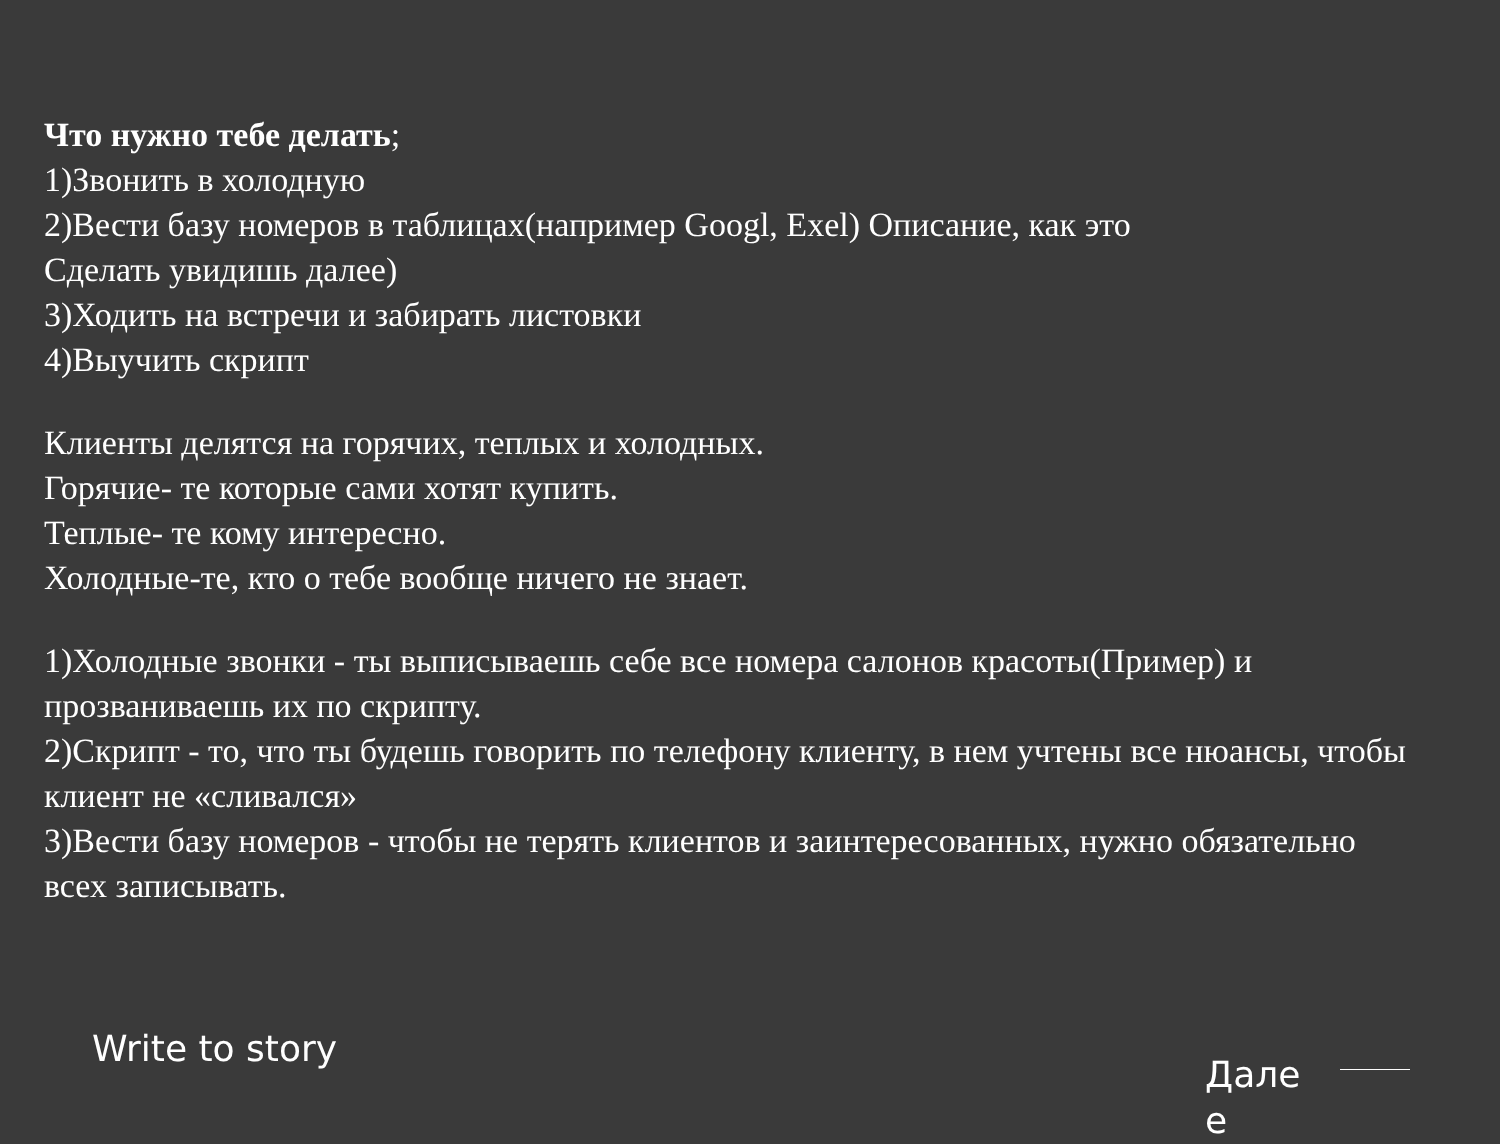Что нужно тебе делать;
1)Звонить в холодную
2)Вести базу номеров в таблицах(например Googl, Exel) Описание, как это
Сделать увидишь далее)
3)Ходить на встречи и забирать листовки
4)Выучить скрипт
Клиенты делятся на горячих, теплых и холодных.
Горячие- те которые сами хотят купить.
Теплые- те кому интересно.
Холодные-те, кто о тебе вообще ничего не знает.
1)Холодные звонки - ты выписываешь себе все номера салонов красоты(Пример) и прозваниваешь их по скрипту.
2)Скрипт - то, что ты будешь говорить по телефону клиенту, в нем учтены все нюансы, чтобы клиент не «сливался»
3)Вести базу номеров - чтобы не терять клиентов и заинтересованных, нужно обязательно всех записывать.
Write to story
Дале е